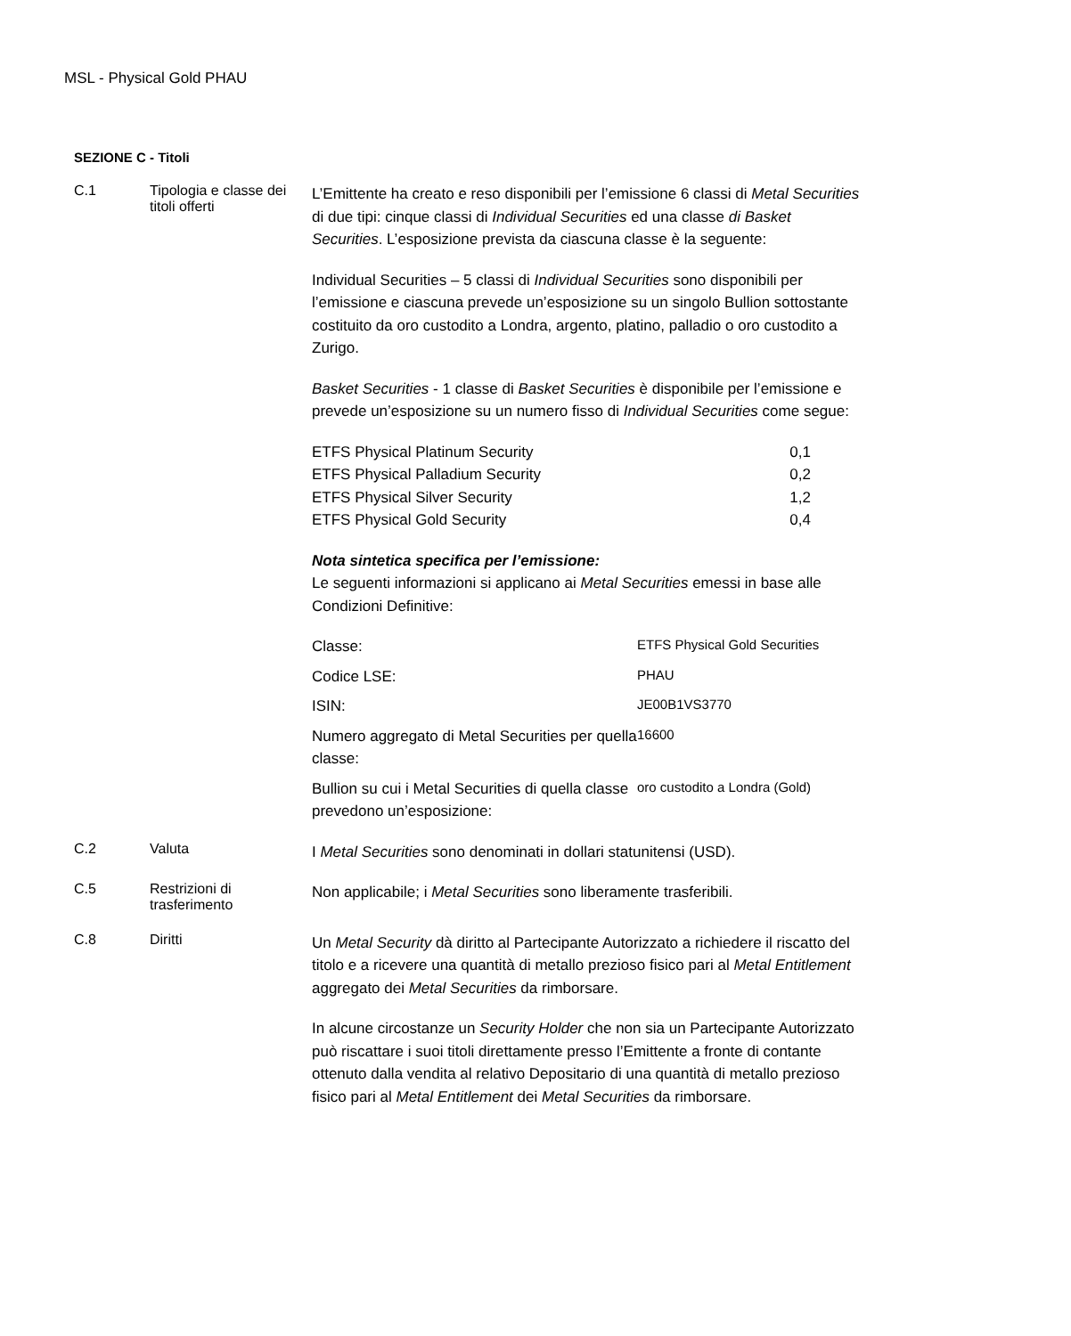MSL - Physical Gold PHAU
SEZIONE C - Titoli
C.1
Tipologia e classe dei titoli offerti
L’Emittente ha creato e reso disponibili per l’emissione 6 classi di Metal Securities di due tipi: cinque classi di Individual Securities ed una classe di Basket Securities. L’esposizione prevista da ciascuna classe è la seguente:
Individual Securities – 5 classi di Individual Securities sono disponibili per l’emissione e ciascuna prevede un’esposizione su un singolo Bullion sottostante costituito da oro custodito a Londra, argento, platino, palladio o oro custodito a Zurigo.
Basket Securities - 1 classe di Basket Securities è disponibile per l’emissione e prevede un’esposizione su un numero fisso di Individual Securities come segue:
| ETFS Physical Platinum Security | 0,1 |
| ETFS Physical Palladium Security | 0,2 |
| ETFS Physical Silver Security | 1,2 |
| ETFS Physical Gold Security | 0,4 |
Nota sintetica specifica per l’emissione:
Le seguenti informazioni si applicano ai Metal Securities emessi in base alle Condizioni Definitive:
| Classe: | ETFS Physical Gold Securities |
| Codice LSE: | PHAU |
| ISIN: | JE00B1VS3770 |
| Numero aggregato di Metal Securities per quella classe: | 16600 |
| Bullion su cui i Metal Securities di quella classe prevedono un’esposizione: | oro custodito a Londra (Gold) |
C.2
Valuta
I Metal Securities sono denominati in dollari statunitensi (USD).
C.5
Restrizioni di trasferimento
Non applicabile; i Metal Securities sono liberamente trasferibili.
C.8
Diritti
Un Metal Security dà diritto al Partecipante Autorizzato a richiedere il riscatto del titolo e a ricevere una quantità di metallo prezioso fisico pari al Metal Entitlement aggregato dei Metal Securities da rimborsare.
In alcune circostanze un Security Holder che non sia un Partecipante Autorizzato può riscattare i suoi titoli direttamente presso l’Emittente a fronte di contante ottenuto dalla vendita al relativo Depositario di una quantità di metallo prezioso fisico pari al Metal Entitlement dei Metal Securities da rimborsare.